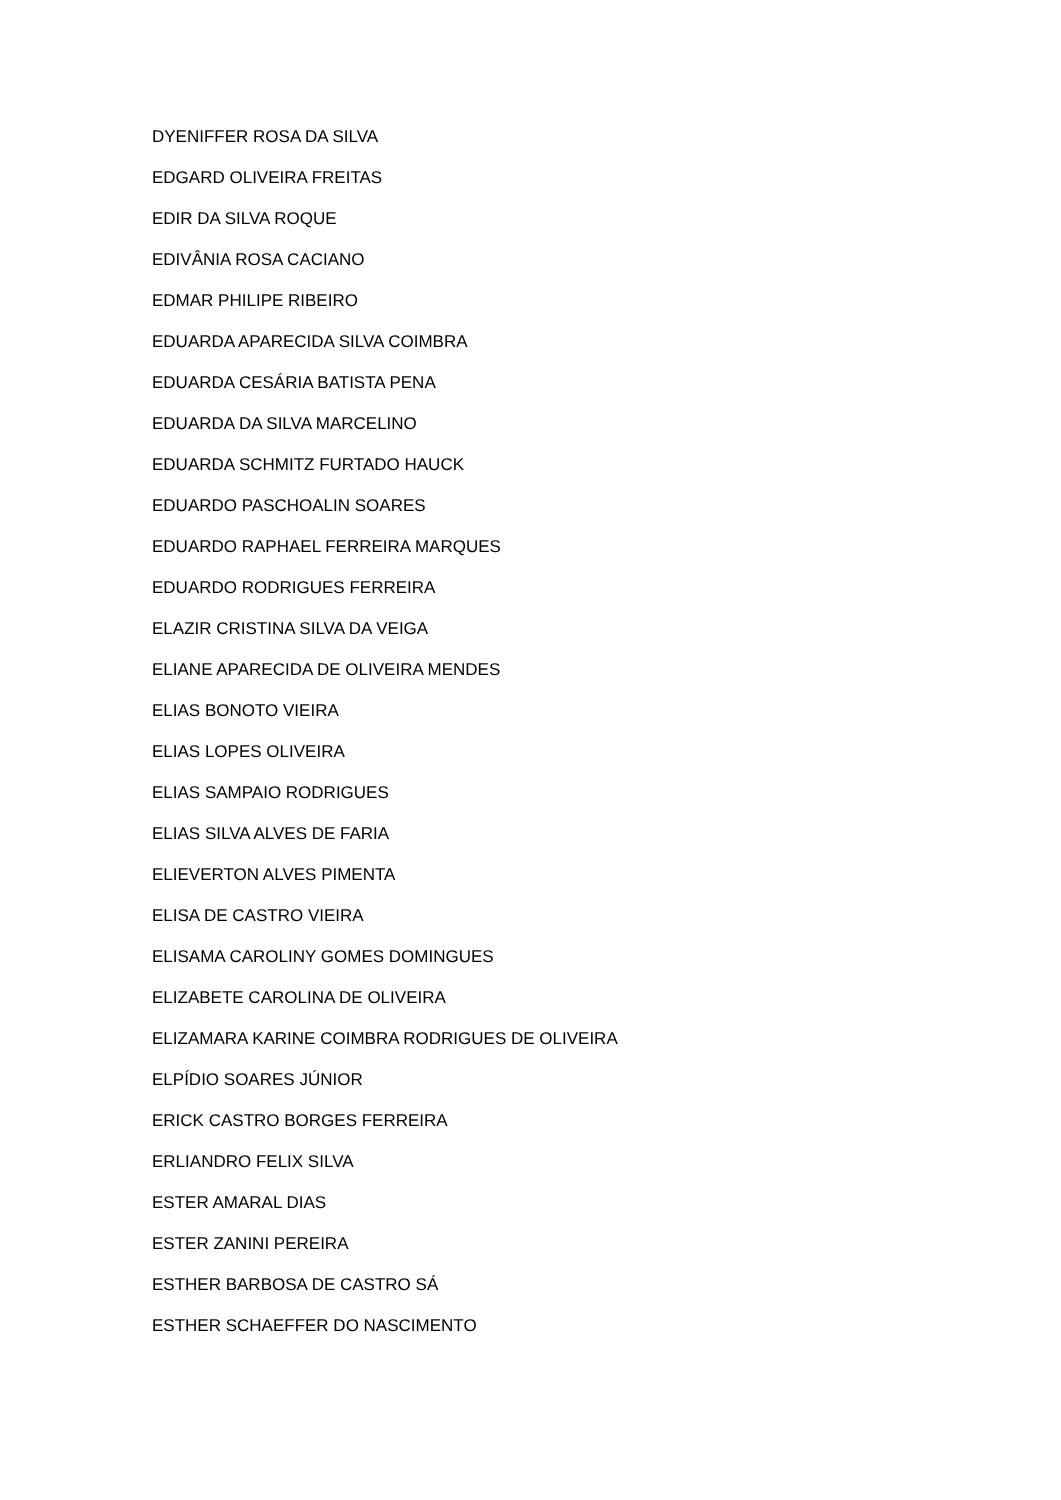DYENIFFER ROSA DA SILVA
EDGARD OLIVEIRA FREITAS
EDIR DA SILVA ROQUE
EDIVÂNIA ROSA CACIANO
EDMAR PHILIPE RIBEIRO
EDUARDA APARECIDA SILVA COIMBRA
EDUARDA CESÁRIA BATISTA PENA
EDUARDA DA SILVA MARCELINO
EDUARDA SCHMITZ FURTADO HAUCK
EDUARDO PASCHOALIN SOARES
EDUARDO RAPHAEL FERREIRA MARQUES
EDUARDO RODRIGUES FERREIRA
ELAZIR CRISTINA SILVA DA VEIGA
ELIANE APARECIDA DE OLIVEIRA MENDES
ELIAS BONOTO VIEIRA
ELIAS LOPES OLIVEIRA
ELIAS SAMPAIO RODRIGUES
ELIAS SILVA ALVES DE FARIA
ELIEVERTON ALVES PIMENTA
ELISA DE CASTRO VIEIRA
ELISAMA CAROLINY GOMES DOMINGUES
ELIZABETE CAROLINA DE OLIVEIRA
ELIZAMARA KARINE COIMBRA RODRIGUES DE OLIVEIRA
ELPÍDIO SOARES JÚNIOR
ERICK CASTRO BORGES FERREIRA
ERLIANDRO FELIX SILVA
ESTER AMARAL DIAS
ESTER ZANINI PEREIRA
ESTHER BARBOSA DE CASTRO SÁ
ESTHER SCHAEFFER DO NASCIMENTO